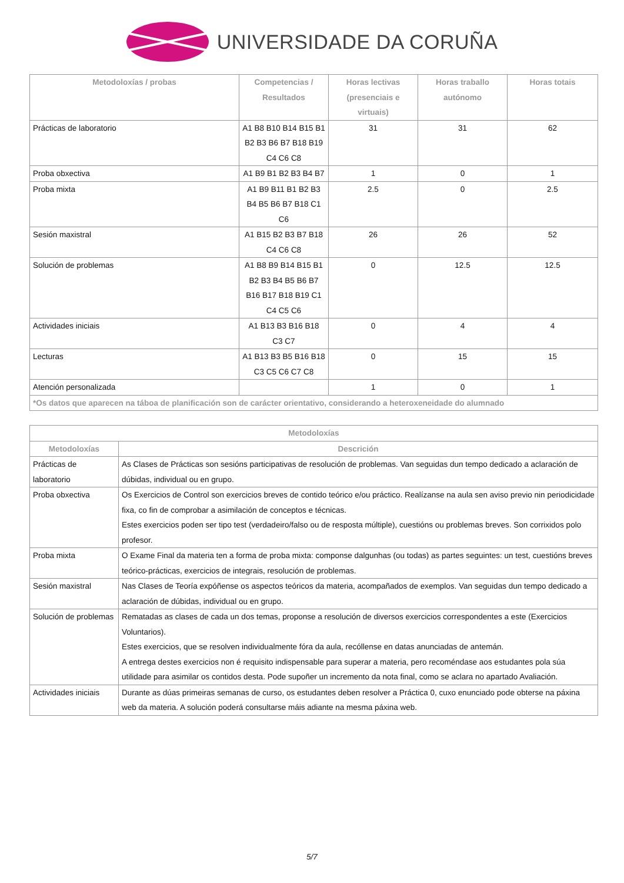UNIVERSIDADE DA CORUÑA
| Metodoloxías / probas | Competencias / Resultados | Horas lectivas (presenciais e virtuais) | Horas traballo autónomo | Horas totais |
| --- | --- | --- | --- | --- |
| Prácticas de laboratorio | A1 B8 B10 B14 B15 B1 B2 B3 B6 B7 B18 B19 C4 C6 C8 | 31 | 31 | 62 |
| Proba obxectiva | A1 B9 B1 B2 B3 B4 B7 | 1 | 0 | 1 |
| Proba mixta | A1 B9 B11 B1 B2 B3 B4 B5 B6 B7 B18 C1 C6 | 2.5 | 0 | 2.5 |
| Sesión maxistral | A1 B15 B2 B3 B7 B18 C4 C6 C8 | 26 | 26 | 52 |
| Solución de problemas | A1 B8 B9 B14 B15 B1 B2 B3 B4 B5 B6 B7 B16 B17 B18 B19 C1 C4 C5 C6 | 0 | 12.5 | 12.5 |
| Actividades iniciais | A1 B13 B3 B16 B18 C3 C7 | 0 | 4 | 4 |
| Lecturas | A1 B13 B3 B5 B16 B18 C3 C5 C6 C7 C8 | 0 | 15 | 15 |
| Atención personalizada | | 1 | 0 | 1 |
| *Os datos que aparecen na táboa de planificación son de carácter orientativo, considerando a heteroxeneidade do alumnado | | | | |
| Metodoloxías | |
| --- | --- |
| Metodoloxías | Descrición |
| Prácticas de laboratorio | As Clases de Prácticas son sesións participativas de resolución de problemas. Van seguidas dun tempo dedicado a aclaración de dúbidas, individual ou en grupo. |
| Proba obxectiva | Os Exercicios de Control son exercicios breves de contido teórico e/ou práctico. Realízanse na aula sen aviso previo nin periodicidade fixa, co fin de comprobar a asimilación de conceptos e técnicas. Estes exercicios poden ser tipo test (verdadeiro/falso ou de resposta múltiple), cuestións ou problemas breves. Son corrixidos polo profesor. |
| Proba mixta | O Exame Final da materia ten a forma de proba mixta: componse dalgunhas (ou todas) as partes seguintes: un test, cuestións breves teórico-prácticas, exercicios de integrais, resolución de problemas. |
| Sesión maxistral | Nas Clases de Teoría expóñense os aspectos teóricos da materia, acompañados de exemplos. Van seguidas dun tempo dedicado a aclaración de dúbidas, individual ou en grupo. |
| Solución de problemas | Rematadas as clases de cada un dos temas, proponse a resolución de diversos exercicios correspondentes a este (Exercicios Voluntarios). Estes exercicios, que se resolven individualmente fóra da aula, recóllense en datas anunciadas de antemán. A entrega destes exercicios non é requisito indispensable para superar a materia, pero recoméndase aos estudantes pola súa utilidade para asimilar os contidos desta. Pode supoñer un incremento da nota final, como se aclara no apartado Avaliación. |
| Actividades iniciais | Durante as dúas primeiras semanas de curso, os estudantes deben resolver a Práctica 0, cuxo enunciado pode obterse na páxina web da materia. A solución poderá consultarse máis adiante na mesma páxina web. |
5/7